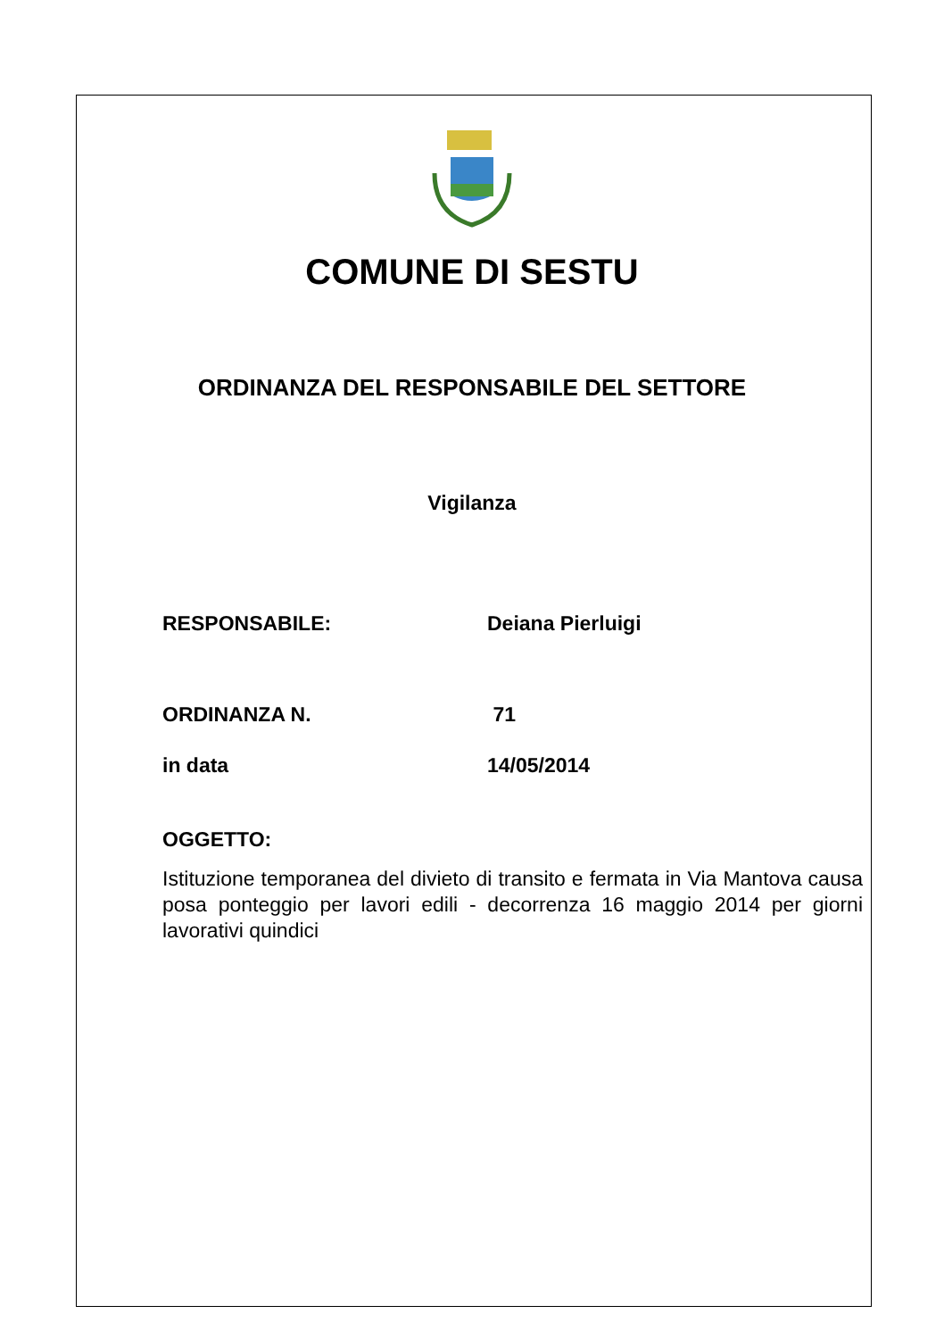COMUNE DI SESTU
ORDINANZA DEL RESPONSABILE DEL SETTORE
Vigilanza
RESPONSABILE: Deiana Pierluigi
ORDINANZA N. 71
in data 14/05/2014
OGGETTO:
Istituzione temporanea del divieto di transito e fermata in Via Mantova causa posa ponteggio per lavori edili - decorrenza 16 maggio 2014 per giorni lavorativi quindici